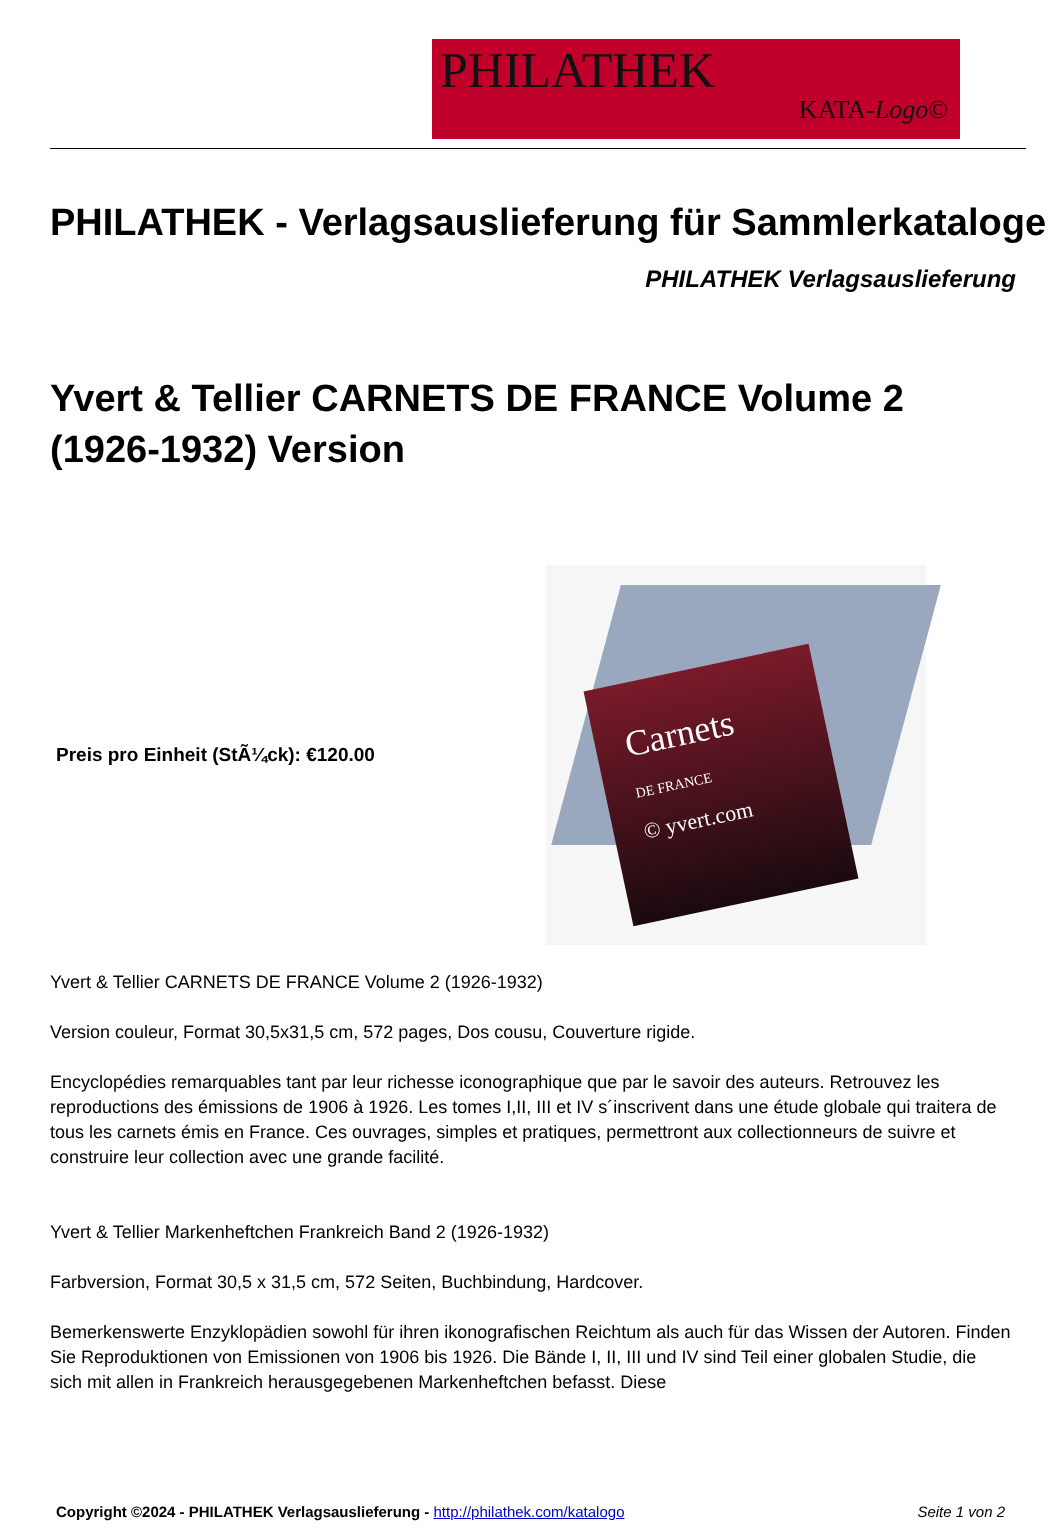PHILATHEK
KATA-Logo©
PHILATHEK - Verlagsauslieferung für Sammlerkataloge
PHILATHEK Verlagsauslieferung
Yvert & Tellier CARNETS DE FRANCE Volume 2 (1926-1932) Version
Preis pro Einheit (StÃ¼ck): €120.00
Carnets
DE FRANCE
© yvert.com
Yvert & Tellier CARNETS DE FRANCE Volume 2 (1926-1932)
Version couleur, Format 30,5x31,5 cm, 572 pages, Dos cousu, Couverture rigide.
Encyclopédies remarquables tant par leur richesse iconographique que par le savoir des auteurs. Retrouvez les reproductions des émissions de 1906 à 1926. Les tomes I,II, III et IV s´inscrivent dans une étude globale qui traitera de tous les carnets émis en France. Ces ouvrages, simples et pratiques, permettront aux collectionneurs de suivre et construire leur collection avec une grande facilité.
Yvert & Tellier Markenheftchen Frankreich Band 2 (1926-1932)
Farbversion, Format 30,5 x 31,5 cm, 572 Seiten, Buchbindung, Hardcover.
Bemerkenswerte Enzyklopädien sowohl für ihren ikonografischen Reichtum als auch für das Wissen der Autoren. Finden Sie Reproduktionen von Emissionen von 1906 bis 1926. Die Bände I, II, III und IV sind Teil einer globalen Studie, die sich mit allen in Frankreich herausgegebenen Markenheftchen befasst. Diese
Copyright ©2024 - PHILATHEK Verlagsauslieferung - http://philathek.com/katalogo Seite 1 von 2